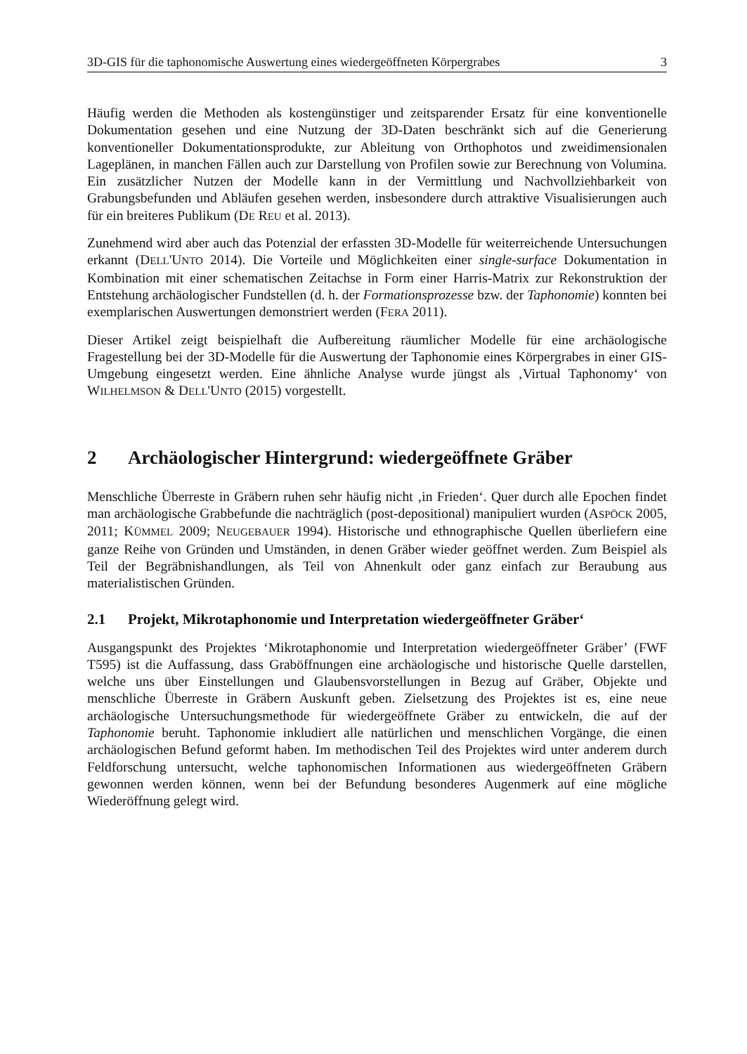3D-GIS für die taphonomische Auswertung eines wiedergeöffneten Körpergrabes 3
Häufig werden die Methoden als kostengünstiger und zeitsparender Ersatz für eine konventionelle Dokumentation gesehen und eine Nutzung der 3D-Daten beschränkt sich auf die Generierung konventioneller Dokumentationsprodukte, zur Ableitung von Orthophotos und zweidimensionalen Lageplänen, in manchen Fällen auch zur Darstellung von Profilen sowie zur Berechnung von Volumina. Ein zusätzlicher Nutzen der Modelle kann in der Vermittlung und Nachvollziehbarkeit von Grabungsbefunden und Abläufen gesehen werden, insbesondere durch attraktive Visualisierungen auch für ein breiteres Publikum (DE REU et al. 2013).
Zunehmend wird aber auch das Potenzial der erfassten 3D-Modelle für weiterreichende Untersuchungen erkannt (DELL'UNTO 2014). Die Vorteile und Möglichkeiten einer single-surface Dokumentation in Kombination mit einer schematischen Zeitachse in Form einer Harris-Matrix zur Rekonstruktion der Entstehung archäologischer Fundstellen (d. h. der Formationsprozesse bzw. der Taphonomie) konnten bei exemplarischen Auswertungen demonstriert werden (FERA 2011).
Dieser Artikel zeigt beispielhaft die Aufbereitung räumlicher Modelle für eine archäologische Fragestellung bei der 3D-Modelle für die Auswertung der Taphonomie eines Körpergrabes in einer GIS-Umgebung eingesetzt werden. Eine ähnliche Analyse wurde jüngst als ‚Virtual Taphonomy‘ von WILHELMSON & DELL'UNTO (2015) vorgestellt.
2 Archäologischer Hintergrund: wiedergeöffnete Gräber
Menschliche Überreste in Gräbern ruhen sehr häufig nicht ‚in Frieden‘. Quer durch alle Epochen findet man archäologische Grabbefunde die nachträglich (post-depositional) manipuliert wurden (ASPÖCK 2005, 2011; KÜMMEL 2009; NEUGEBAUER 1994). Historische und ethnographische Quellen überliefern eine ganze Reihe von Gründen und Umständen, in denen Gräber wieder geöffnet werden. Zum Beispiel als Teil der Begräbnishandlungen, als Teil von Ahnenkult oder ganz einfach zur Beraubung aus materialistischen Gründen.
2.1 Projekt, Mikrotaphonomie und Interpretation wiedergeöffneter Gräber‘
Ausgangspunkt des Projektes ‘Mikrotaphonomie und Interpretation wiedergeöffneter Gräber’ (FWF T595) ist die Auffassung, dass Graböffnungen eine archäologische und historische Quelle darstellen, welche uns über Einstellungen und Glaubensvorstellungen in Bezug auf Gräber, Objekte und menschliche Überreste in Gräbern Auskunft geben. Zielsetzung des Projektes ist es, eine neue archäologische Untersuchungsmethode für wiedergeöffnete Gräber zu entwickeln, die auf der Taphonomie beruht. Taphonomie inkludiert alle natürlichen und menschlichen Vorgänge, die einen archäologischen Befund geformt haben. Im methodischen Teil des Projektes wird unter anderem durch Feldforschung untersucht, welche taphonomischen Informationen aus wiedergeöffneten Gräbern gewonnen werden können, wenn bei der Befundung besonderes Augenmerk auf eine mögliche Wiederöffnung gelegt wird.